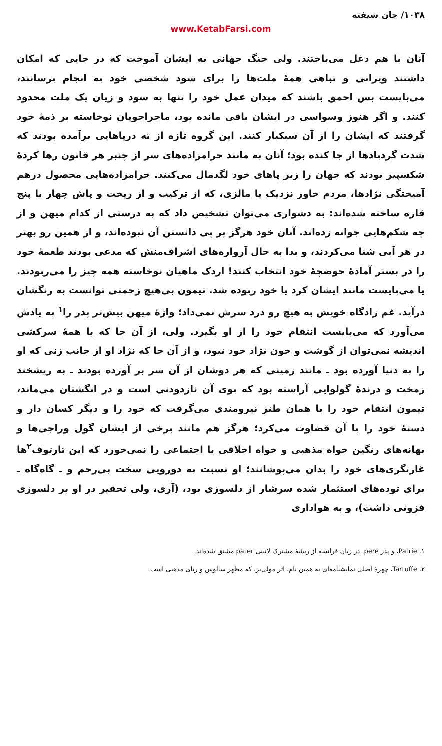۱۰۳۸/ جان شیفته
www.KetabFarsi.com
آنان با هم دغل می‌باختند. ولی جنگ جهانی به ایشان آموخت که در جایی که امکان داشتند ویرانی و تباهی همهٔ ملت‌ها را برای سود شخصی خود به انجام برسانند، می‌بایست بس احمق باشند که میدان عمل خود را تنها به سود و زیان یک ملت محدود کنند. و اگر هنوز وسواسی در ایشان باقی مانده بود، ماجراجویان نوخاسته بر ذمهٔ خود گرفتند که ایشان را از آن سبکبار کنند. این گروه تازه از ته دریاهایی برآمده بودند که شدت گردبادها از جا کنده بود؛ آنان به مانند حرامزاده‌های سر از چنبر هر قانون رها کردهٔ شکسپیر بودند که جهان را زیر پاهای خود لگدمال می‌کنند. حرامزاده‌هایی محصول درهم آمیختگی نژادها، مردم خاور نزدیک یا مالزی، که از ترکیب و از ریخت و پاش چهار یا پنج قاره ساخته شده‌اند: به دشواری می‌توان تشخیص داد که به درستی از کدام میهن و از چه شکم‌هایی جوانه زده‌اند. آنان خود هرگز پر پی دانستن آن نبوده‌اند، و از همین رو بهتر در هر آبی شنا می‌کردند، و بدا به حال آرواره‌های اشراف‌منش که مدعی بودند طعمهٔ خود را در بستر آمادهٔ حوضچهٔ خود انتخاب کنند! اردک ماهیان نوخاسته همه چیز را می‌ربودند. یا می‌بایست مانند ایشان کرد یا خود ربوده شد. تیمون بی‌هیچ زحمتی توانست به رنگشان درآید. غم زادگاه خویش به هیچ رو درد سرش نمی‌داد؛ واژهٔ میهن بیش‌تر پدر را<sup>۱</sup> به یادش می‌آورد که می‌بایست انتقام خود را از او بگیرد. ولی، از آن جا که با همهٔ سرکشی اندیشه نمی‌توان از گوشت و خون نژاد خود نبود، و از آن جا که نژاد او از جانب زنی که او را به دنیا آورده بود ـ مانند زمینی که هر دوشان از آن سر بر آورده بودند ـ به ریشخند زمخت و درندهٔ گولوایی آراسته بود که بوی آن نازدودنی است و در انگشتان می‌ماند، تیمون انتقام خود را با همان طنز نیرومندی می‌گرفت که خود را و دیگر کسان دار و دستهٔ خود را با آن قضاوت می‌کرد؛ هرگز هم مانند برخی از ایشان گول وراجی‌ها و بهانه‌های رنگین خواه مذهبی و خواه اخلاقی یا اجتماعی را نمی‌خورد که این تارتوف<sup>۲</sup>ها غارتگری‌های خود را بدان می‌پوشانند؛ او نسبت به دورویی سخت بی‌رحم و ـ گاه‌گاه ـ برای توده‌های استثمار شده سرشار از دلسوزی بود، (آری، ولی تحقیر در او بر دلسوزی فزونی داشت)، و به هواداری
۱. Patrie، و پدر pere، در زبان فرانسه از ریشهٔ مشترک لاتینی pater مشتق شده‌اند.
۲. Tartuffe، چهرهٔ اصلی نمایشنامه‌ای به همین نام، اثر مولی‌یر، که مظهر سالوس و ریای مذهبی است.